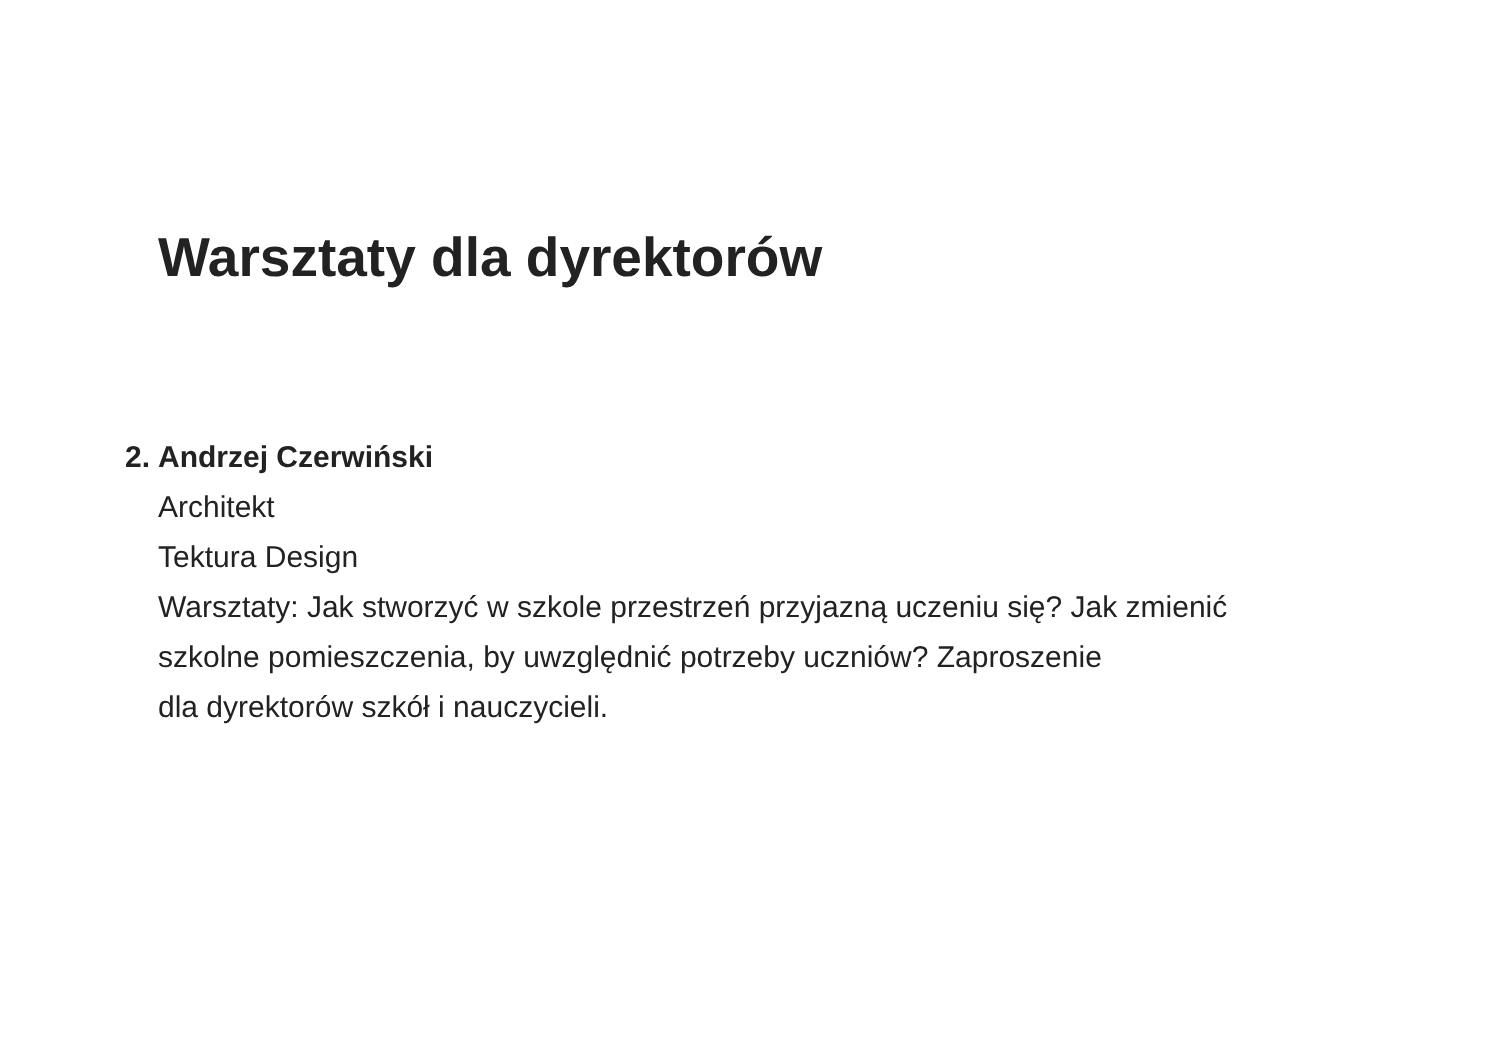Warsztaty dla dyrektorów
2.
Andrzej Czerwiński
Architekt
Tektura Design
Warsztaty: Jak stworzyć w szkole przestrzeń przyjazną uczeniu się? Jak zmienić
szkolne pomieszczenia, by uwzględnić potrzeby uczniów? Zaproszenie
dla dyrektorów szkół i nauczycieli.